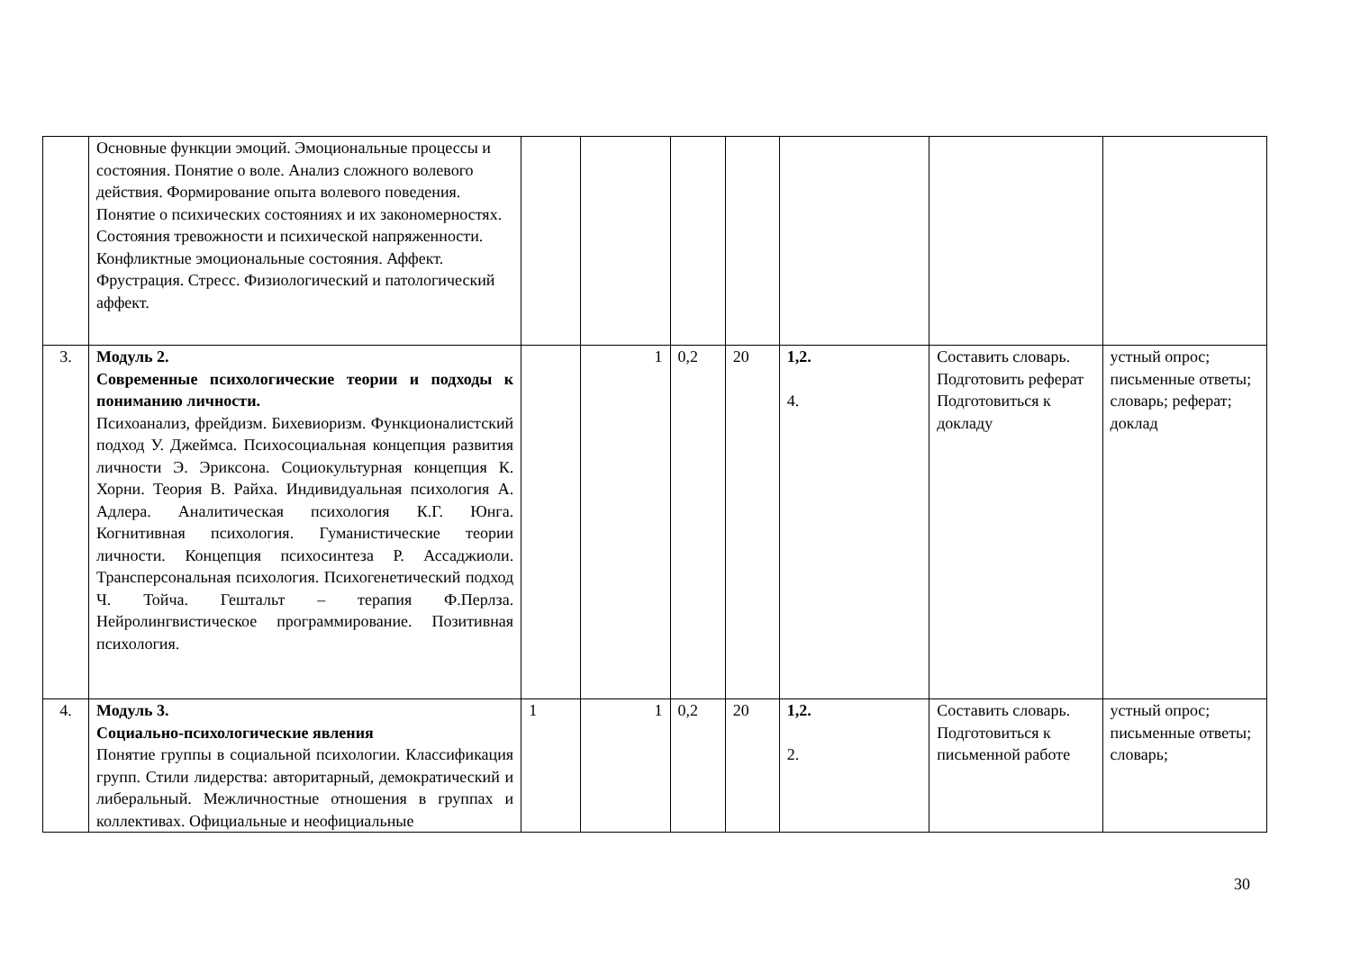| | Основные функции эмоций. Эмоциональные процессы и состояния. Понятие о воле. Анализ сложного волевого действия. Формирование опыта волевого поведения. Понятие о психических состояниях и их закономерностях. Состояния тревожности и психической напряженности. Конфликтные эмоциональные состояния. Аффект. Фрустрация. Стресс. Физиологический и патологический аффект. | | | | | | | |
| 3. | Модуль 2. Современные психологические теории и подходы к пониманию личности. Психоанализ, фрейдизм. Бихевиоризм. Функционалистский подход У. Джеймса. Психосоциальная концепция развития личности Э. Эриксона. Социокультурная концепция К. Хорни. Теория В. Райха. Индивидуальная психология А. Адлера. Аналитическая психология К.Г. Юнга. Когнитивная психология. Гуманистические теории личности. Концепция психосинтеза Р. Ассаджиоли. Трансперсональная психология. Психогенетический подход Ч. Тойча. Гештальт – терапия Ф.Перлза. Нейролингвистическое программирование. Позитивная психология. | | 1 | 0,2 | 20 | 1,2. 4. | Составить словарь. Подготовить реферат Подготовиться к докладу | устный опрос; письменные ответы; словарь; реферат; доклад |
| 4. | Модуль 3. Социально-психологические явления Понятие группы в социальной психологии. Классификация групп. Стили лидерства: авторитарный, демократический и либеральный. Межличностные отношения в группах и коллективах. Официальные и неофициальные | 1 | 1 | 0,2 | 20 | 1,2. 2. | Составить словарь. Подготовиться к письменной работе | устный опрос; письменные ответы; словарь; |
30